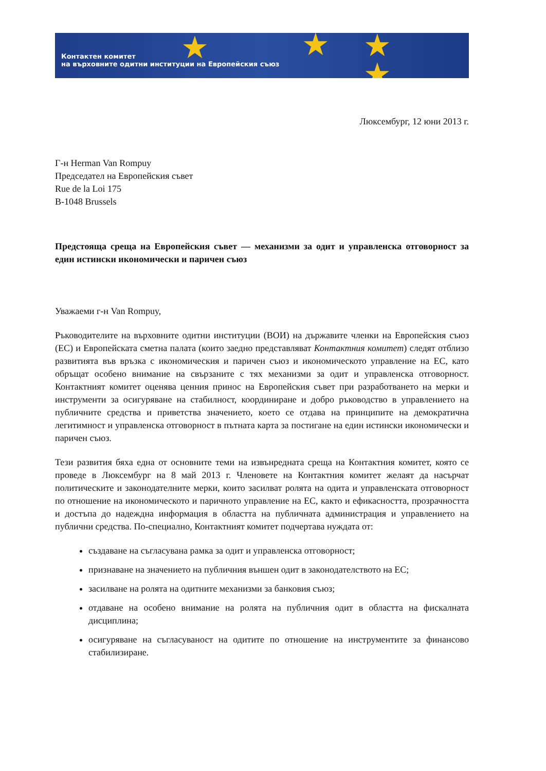★ ★ ★
★
Контактен комитет
на върховните одитни институции на Европейския съюз
Люксембург, 12 юни 2013 г.
Г-н Herman Van Rompuy
Председател на Европейския съвет
Rue de la Loi 175
B-1048 Brussels
Предстояща среща на Европейския съвет — механизми за одит и управленска отговорност за един истински икономически и паричен съюз
Уважаеми г-н Van Rompuy,
Ръководителите на върховните одитни институции (ВОИ) на държавите членки на Европейския съюз (ЕС) и Европейската сметна палата (които заедно представляват Контактния комитет) следят отблизо развитията във връзка с икономическия и паричен съюз и икономическото управление на ЕС, като обръщат особено внимание на свързаните с тях механизми за одит и управленска отговорност. Контактният комитет оценява ценния принос на Европейския съвет при разработването на мерки и инструменти за осигуряване на стабилност, координиране и добро ръководство в управлението на публичните средства и приветства значението, което се отдава на принципите на демократична легитимност и управленска отговорност в пътната карта за постигане на един истински икономически и паричен съюз.
Тези развития бяха една от основните теми на извънредната среща на Контактния комитет, която се проведе в Люксембург на 8 май 2013 г. Членовете на Контактния комитет желаят да насърчат политическите и законодателните мерки, които засилват ролята на одита и управленската отговорност по отношение на икономическото и паричното управление на ЕС, както и ефикасността, прозрачността и достъпа до надеждна информация в областта на публичната администрация и управлението на публични средства. По-специално, Контактният комитет подчертава нуждата от:
създаване на съгласувана рамка за одит и управленска отговорност;
признаване на значението на публичния външен одит в законодателството на ЕС;
засилване на ролята на одитните механизми за банковия съюз;
отдаване на особено внимание на ролята на публичния одит в областта на фискалната дисциплина;
осигуряване на съгласуваност на одитите по отношение на инструментите за финансово стабилизиране.